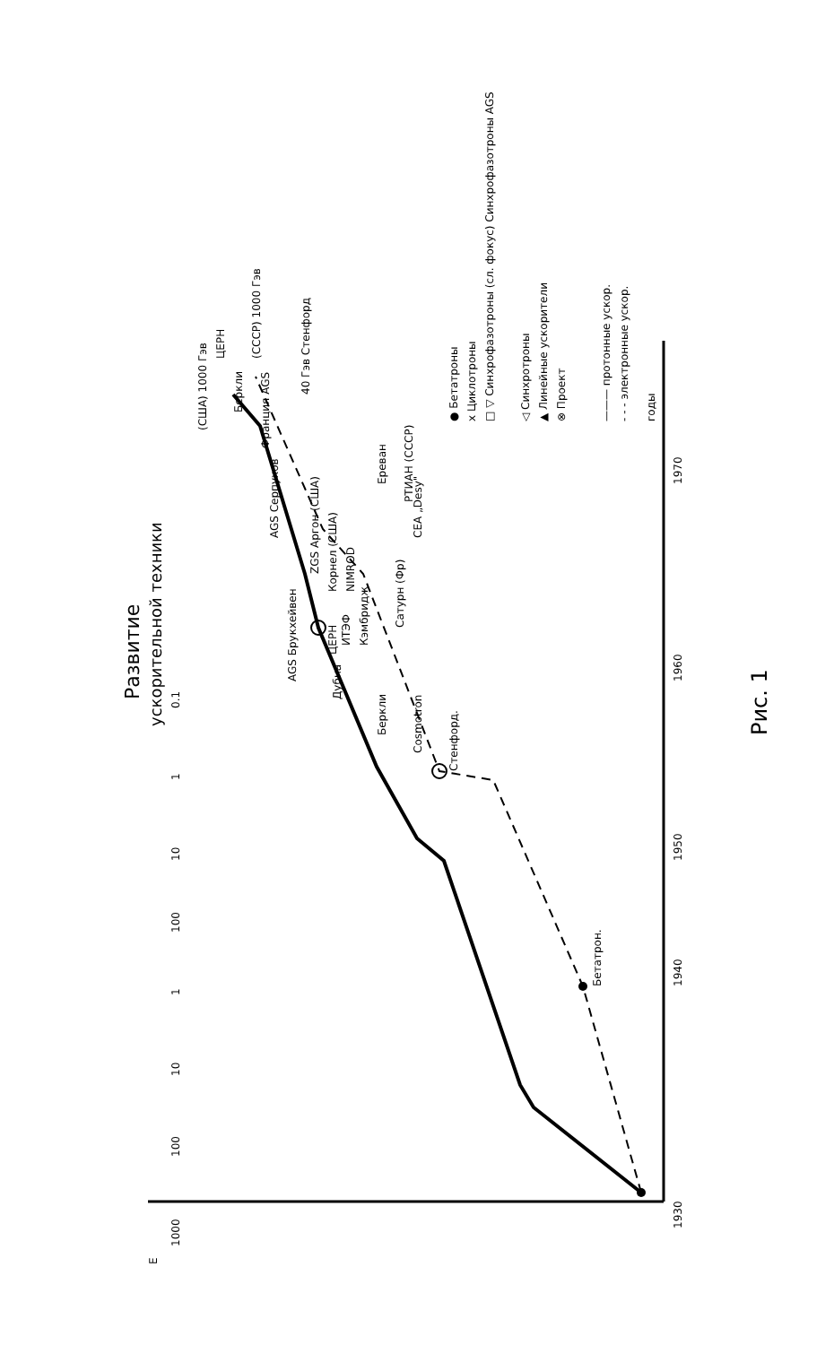Развитие
ускорительной техники
Рис. 1
E
1000
100
10
1
100
10
1
0.1
1930
1940
1950
1960
1970
годы
Бетатрон.
Стенфорд.
Cosmotron
Беркли
Дубна
AGS Брукхейвен
ЦЕРН
ИТЭФ
Кэмбридж
Сатурн (Фр)
NIMROD
Корнел (США)
ZGS Аргон (США)
AGS Серпухов
CEA „Desy"
Ереван
РТИАН (СССР)
Франция AGS
40 Гэв Стенфорд
Беркли
ЦЕРН
(США) 1000 Гэв
(СССР) 1000 Гэв
● Бетатроны
x Циклотроны
□ ▽ Синхрофазотроны (сл. фокус) Синхрофазотроны AGS
◁ Синхротроны
▲ Линейные ускорители
⊗ Проект
——— протонные ускор.
- - - электронные ускор.